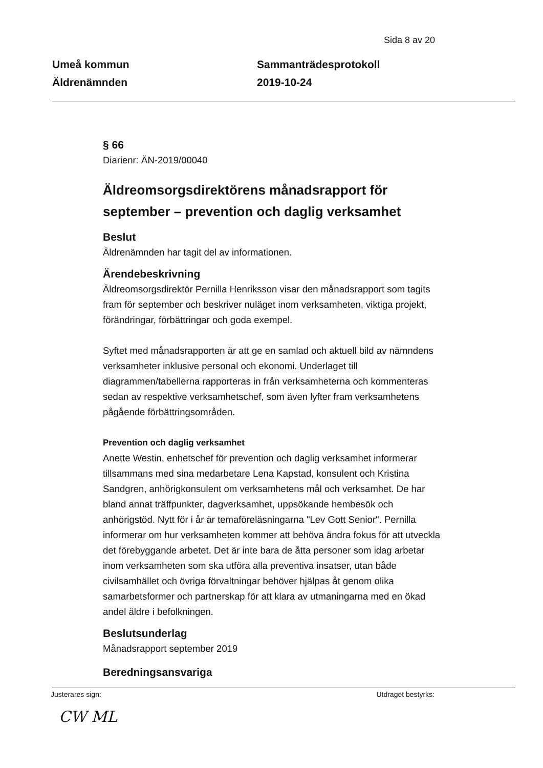Sida 8 av 20
Umeå kommun
Äldrenämnden
Sammanträdesprotokoll
2019-10-24
§ 66
Diarienr: ÄN-2019/00040
Äldreomsorgsdirektörens månadsrapport för september – prevention och daglig verksamhet
Beslut
Äldrenämnden har tagit del av informationen.
Ärendebeskrivning
Äldreomsorgsdirektör Pernilla Henriksson visar den månadsrapport som tagits fram för september och beskriver nuläget inom verksamheten, viktiga projekt, förändringar, förbättringar och goda exempel.
Syftet med månadsrapporten är att ge en samlad och aktuell bild av nämndens verksamheter inklusive personal och ekonomi. Underlaget till diagrammen/tabellerna rapporteras in från verksamheterna och kommenteras sedan av respektive verksamhetschef, som även lyfter fram verksamhetens pågående förbättringsområden.
Prevention och daglig verksamhet
Anette Westin, enhetschef för prevention och daglig verksamhet informerar tillsammans med sina medarbetare Lena Kapstad, konsulent och Kristina Sandgren, anhörigkonsulent om verksamhetens mål och verksamhet. De har bland annat träffpunkter, dagverksamhet, uppsökande hembesök och anhörigstöd. Nytt för i år är temaföreläsningarna "Lev Gott Senior". Pernilla informerar om hur verksamheten kommer att behöva ändra fokus för att utveckla det förebyggande arbetet. Det är inte bara de åtta personer som idag arbetar inom verksamheten som ska utföra alla preventiva insatser, utan både civilsamhället och övriga förvaltningar behöver hjälpas åt genom olika samarbetsformer och partnerskap för att klara av utmaningarna med en ökad andel äldre i befolkningen.
Beslutsunderlag
Månadsrapport september 2019
Beredningsansvariga
Justerares sign: Utdraget bestyrks:
CW ML